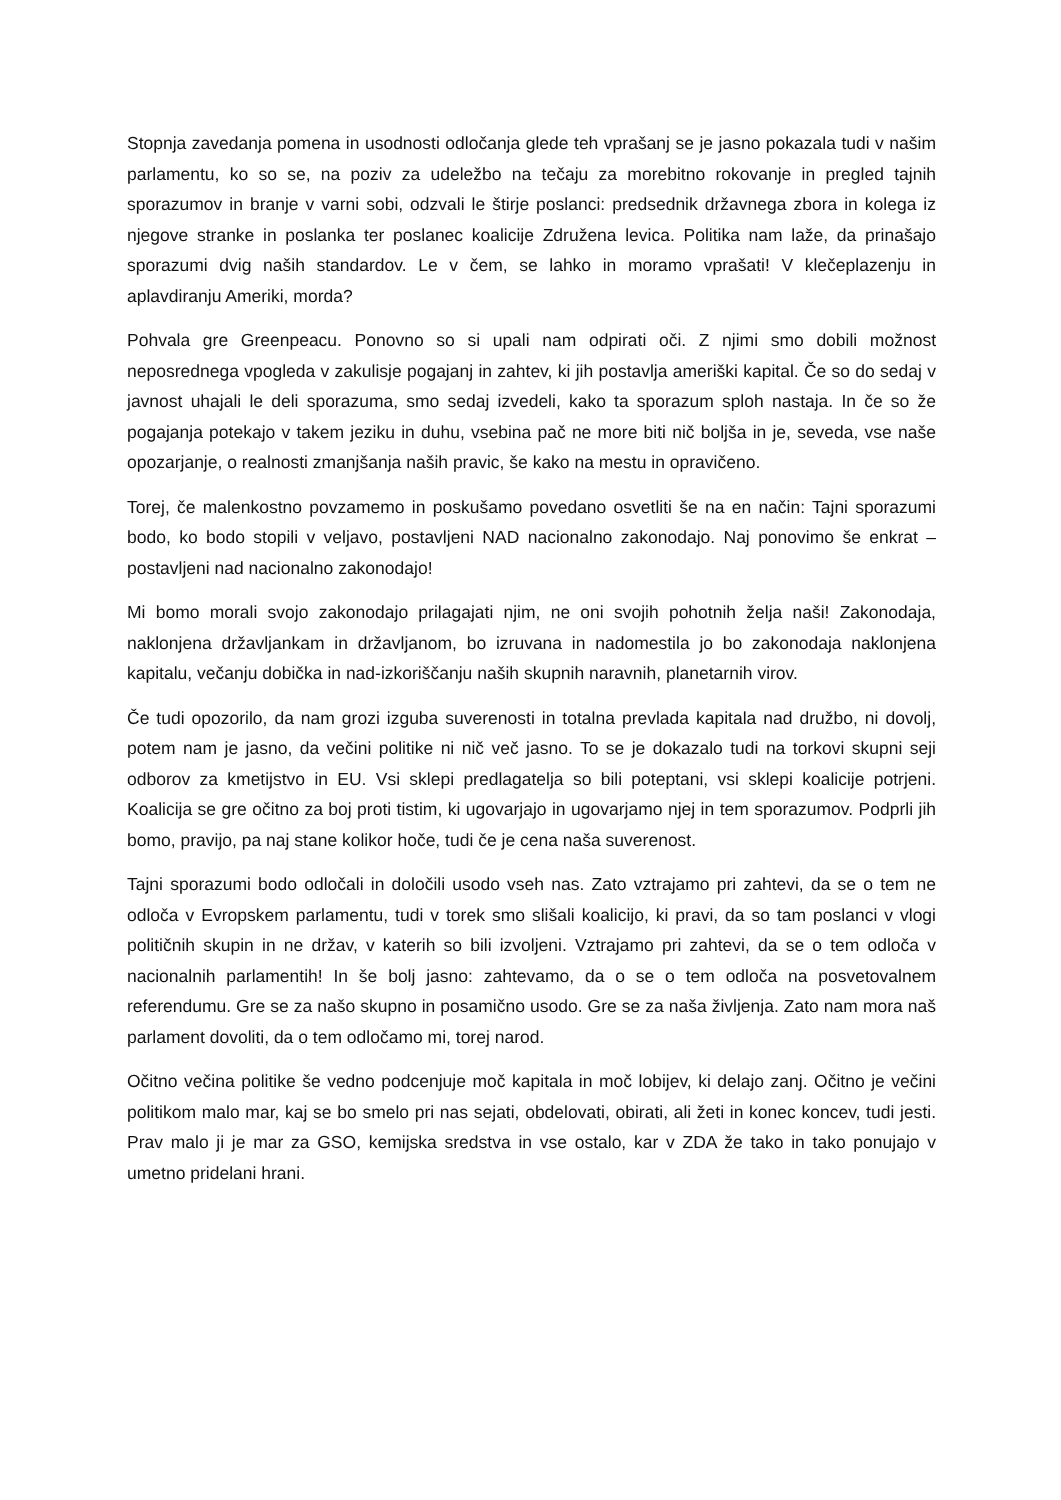Stopnja zavedanja pomena in usodnosti odločanja glede teh vprašanj se je jasno pokazala tudi v našim parlamentu, ko so se, na poziv za udeležbo na tečaju za morebitno rokovanje in pregled tajnih sporazumov in branje v varni sobi, odzvali le štirje poslanci: predsednik državnega zbora in kolega iz njegove stranke in poslanka ter poslanec koalicije Združena levica. Politika nam laže, da prinašajo sporazumi dvig naših standardov. Le v čem, se lahko in moramo vprašati! V klečeplazenju in aplavdiranju Ameriki, morda?
Pohvala gre Greenpeacu. Ponovno so si upali nam odpirati oči. Z njimi smo dobili možnost neposrednega vpogleda v zakulisje pogajanj in zahtev, ki jih postavlja ameriški kapital. Če so do sedaj v javnost uhajali le deli sporazuma, smo sedaj izvedeli, kako ta sporazum sploh nastaja. In če so že pogajanja potekajo v takem jeziku in duhu, vsebina pač ne more biti nič boljša in je, seveda, vse naše opozarjanje, o realnosti zmanjšanja naših pravic, še kako na mestu in opravičeno.
Torej, če malenkostno povzamemo in poskušamo povedano osvetliti še na en način: Tajni sporazumi bodo, ko bodo stopili v veljavo, postavljeni NAD nacionalno zakonodajo. Naj ponovimo še enkrat – postavljeni nad nacionalno zakonodajo!
Mi bomo morali svojo zakonodajo prilagajati njim, ne oni svojih pohotnih želja naši! Zakonodaja, naklonjena državljankam in državljanom, bo izruvana in nadomestila jo bo zakonodaja naklonjena kapitalu, večanju dobička in nad-izkoriščanju naših skupnih naravnih, planetarnih virov.
Če tudi opozorilo, da nam grozi izguba suverenosti in totalna prevlada kapitala nad družbo, ni dovolj, potem nam je jasno, da večini politike ni nič več jasno. To se je dokazalo tudi na torkovi skupni seji odborov za kmetijstvo in EU. Vsi sklepi predlagatelja so bili poteptani, vsi sklepi koalicije potrjeni. Koalicija se gre očitno za boj proti tistim, ki ugovarjajo in ugovarjamo njej in tem sporazumov. Podprli jih bomo, pravijo, pa naj stane kolikor hoče, tudi če je cena naša suverenost.
Tajni sporazumi bodo odločali in določili usodo vseh nas. Zato vztrajamo pri zahtevi, da se o tem ne odloča v Evropskem parlamentu, tudi v torek smo slišali koalicijo, ki pravi, da so tam poslanci v vlogi političnih skupin in ne držav, v katerih so bili izvoljeni. Vztrajamo pri zahtevi, da se o tem odloča v nacionalnih parlamentih! In še bolj jasno: zahtevamo, da o se o tem odloča na posvetovalnem referendumu. Gre se za našo skupno in posamično usodo. Gre se za naša življenja. Zato nam mora naš parlament dovoliti, da o tem odločamo mi, torej narod.
Očitno večina politike še vedno podcenjuje moč kapitala in moč lobijev, ki delajo zanj. Očitno je večini politikom malo mar, kaj se bo smelo pri nas sejati, obdelovati, obirati, ali žeti in konec koncev, tudi jesti. Prav malo ji je mar za GSO, kemijska sredstva in vse ostalo, kar v ZDA že tako in tako ponujajo v umetno pridelani hrani.